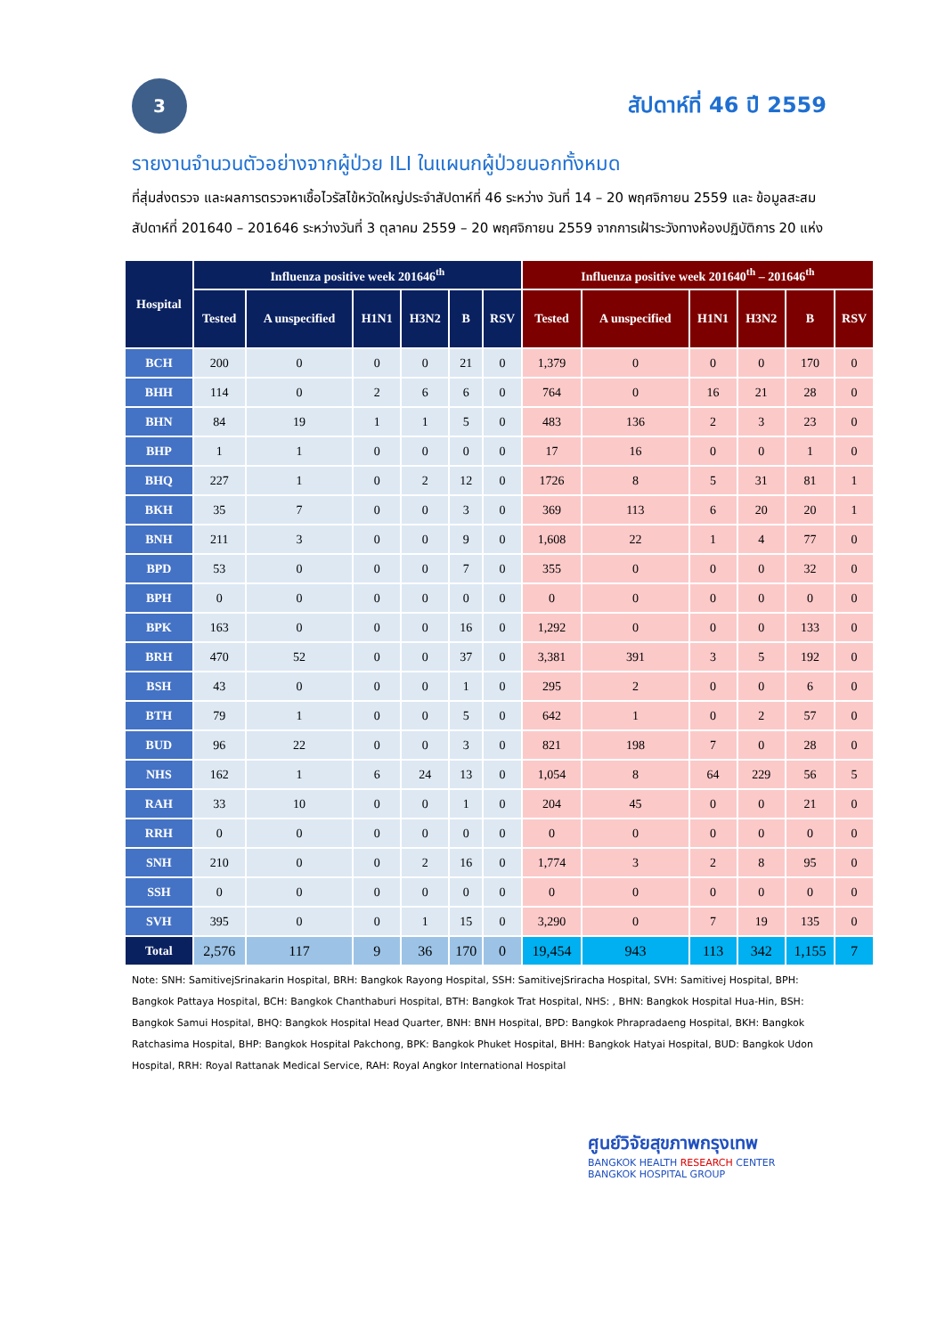3
สัปดาห์ที่ 46 ปี 2559
รายงานจำนวนตัวอย่างจากผู้ป่วย ILI ในแผนกผู้ป่วยนอกทั้งหมด
ที่สุ่มส่งตรวจ และผลการตรวจหาเชื้อไวรัสไข้หวัดใหญ่ประจำสัปดาห์ที่ 46 ระหว่าง วันที่ 14 – 20 พฤศจิกายน 2559 และ ข้อมูลสะสมสัปดาห์ที่ 201640 – 201646 ระหว่างวันที่ 3 ตุลาคม 2559 – 20 พฤศจิกายน 2559 จากการเฝ้าระวังทางห้องปฏิบัติการ 20 แห่ง
| Hospital | Influenza positive week 201646<sup>th</sup> | | | | | | Influenza positive week 201640<sup>th</sup> – 201646<sup>th</sup> | | | | | |
| --- | --- | --- | --- | --- | --- | --- | --- | --- | --- | --- | --- | --- |
| | Tested | A unspecified | H1N1 | H3N2 | B | RSV | Tested | A unspecified | H1N1 | H3N2 | B | RSV |
| BCH | 200 | 0 | 0 | 0 | 21 | 0 | 1,379 | 0 | 0 | 0 | 170 | 0 |
| BHH | 114 | 0 | 2 | 6 | 6 | 0 | 764 | 0 | 16 | 21 | 28 | 0 |
| BHN | 84 | 19 | 1 | 1 | 5 | 0 | 483 | 136 | 2 | 3 | 23 | 0 |
| BHP | 1 | 1 | 0 | 0 | 0 | 0 | 17 | 16 | 0 | 0 | 1 | 0 |
| BHQ | 227 | 1 | 0 | 2 | 12 | 0 | 1726 | 8 | 5 | 31 | 81 | 1 |
| BKH | 35 | 7 | 0 | 0 | 3 | 0 | 369 | 113 | 6 | 20 | 20 | 1 |
| BNH | 211 | 3 | 0 | 0 | 9 | 0 | 1,608 | 22 | 1 | 4 | 77 | 0 |
| BPD | 53 | 0 | 0 | 0 | 7 | 0 | 355 | 0 | 0 | 0 | 32 | 0 |
| BPH | 0 | 0 | 0 | 0 | 0 | 0 | 0 | 0 | 0 | 0 | 0 | 0 |
| BPK | 163 | 0 | 0 | 0 | 16 | 0 | 1,292 | 0 | 0 | 0 | 133 | 0 |
| BRH | 470 | 52 | 0 | 0 | 37 | 0 | 3,381 | 391 | 3 | 5 | 192 | 0 |
| BSH | 43 | 0 | 0 | 0 | 1 | 0 | 295 | 2 | 0 | 0 | 6 | 0 |
| BTH | 79 | 1 | 0 | 0 | 5 | 0 | 642 | 1 | 0 | 2 | 57 | 0 |
| BUD | 96 | 22 | 0 | 0 | 3 | 0 | 821 | 198 | 7 | 0 | 28 | 0 |
| NHS | 162 | 1 | 6 | 24 | 13 | 0 | 1,054 | 8 | 64 | 229 | 56 | 5 |
| RAH | 33 | 10 | 0 | 0 | 1 | 0 | 204 | 45 | 0 | 0 | 21 | 0 |
| RRH | 0 | 0 | 0 | 0 | 0 | 0 | 0 | 0 | 0 | 0 | 0 | 0 |
| SNH | 210 | 0 | 0 | 2 | 16 | 0 | 1,774 | 3 | 2 | 8 | 95 | 0 |
| SSH | 0 | 0 | 0 | 0 | 0 | 0 | 0 | 0 | 0 | 0 | 0 | 0 |
| SVH | 395 | 0 | 0 | 1 | 15 | 0 | 3,290 | 0 | 7 | 19 | 135 | 0 |
| Total | 2,576 | 117 | 9 | 36 | 170 | 0 | 19,454 | 943 | 113 | 342 | 1,155 | 7 |
Note: SNH: SamitivejSrinakarin Hospital, BRH: Bangkok Rayong Hospital, SSH: SamitivejSriracha Hospital, SVH: Samitivej Hospital, BPH: Bangkok Pattaya Hospital, BCH: Bangkok Chanthaburi Hospital, BTH: Bangkok Trat Hospital, NHS: , BHN: Bangkok Hospital Hua-Hin, BSH: Bangkok Samui Hospital, BHQ: Bangkok Hospital Head Quarter, BNH: BNH Hospital, BPD: Bangkok Phrapradaeng Hospital, BKH: Bangkok Ratchasima Hospital, BHP: Bangkok Hospital Pakchong, BPK: Bangkok Phuket Hospital, BHH: Bangkok Hatyai Hospital, BUD: Bangkok Udon Hospital, RRH: Royal Rattanak Medical Service, RAH: Royal Angkor International Hospital
ศูนย์วิจัยสุขภาพกรุงเทพ
BANGKOK HEALTH RESEARCH CENTER
BANGKOK HOSPITAL GROUP